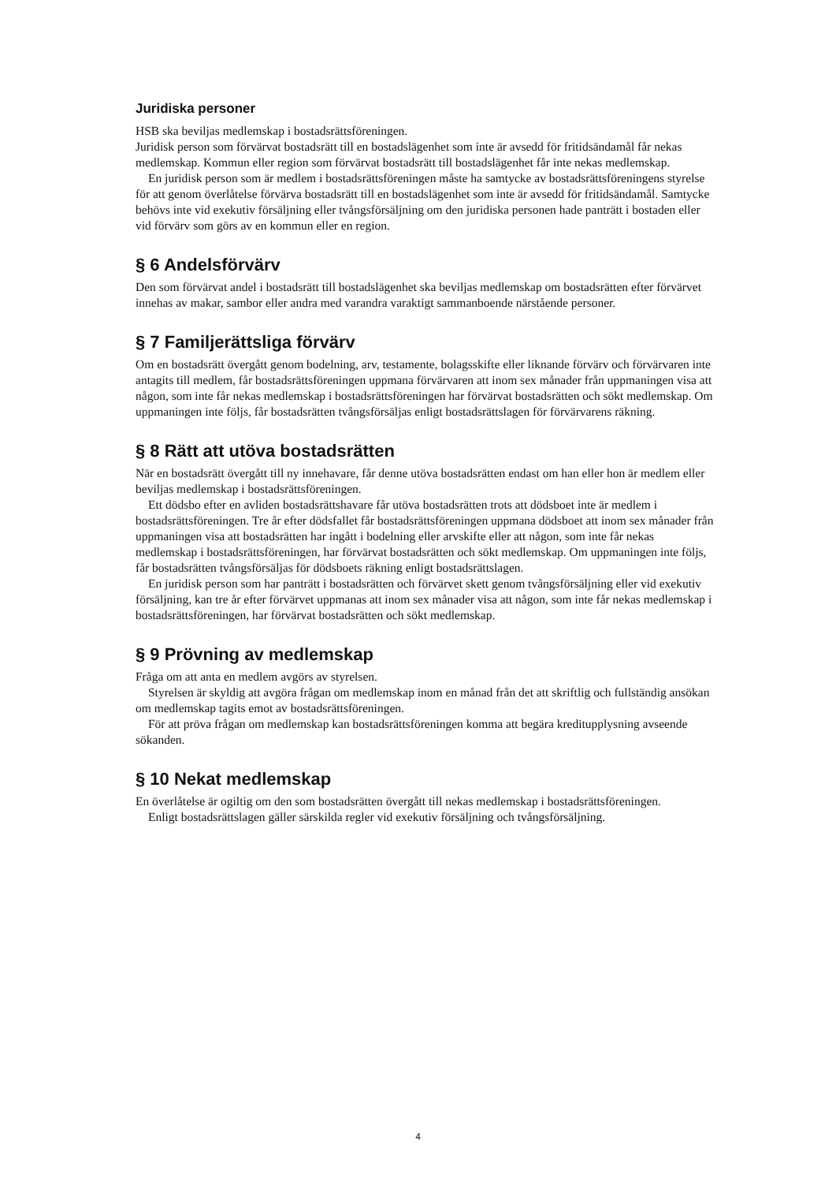Juridiska personer
HSB ska beviljas medlemskap i bostadsrättsföreningen.
Juridisk person som förvärvat bostadsrätt till en bostadslägenhet som inte är avsedd för fritidsändamål får nekas medlemskap. Kommun eller region som förvärvat bostadsrätt till bostadslägenhet får inte nekas medlemskap.
En juridisk person som är medlem i bostadsrättsföreningen måste ha samtycke av bostadsrättsföreningens styrelse för att genom överlåtelse förvärva bostadsrätt till en bostadslägenhet som inte är avsedd för fritidsändamål. Samtycke behövs inte vid exekutiv försäljning eller tvångsförsäljning om den juridiska personen hade panträtt i bostaden eller vid förvärv som görs av en kommun eller en region.
§ 6 Andelsförvärv
Den som förvärvat andel i bostadsrätt till bostadslägenhet ska beviljas medlemskap om bostadsrätten efter förvärvet innehas av makar, sambor eller andra med varandra varaktigt sammanboende närstående personer.
§ 7 Familjerättsliga förvärv
Om en bostadsrätt övergått genom bodelning, arv, testamente, bolagsskifte eller liknande förvärv och förvärvaren inte antagits till medlem, får bostadsrättsföreningen uppmana förvärvaren att inom sex månader från uppmaningen visa att någon, som inte får nekas medlemskap i bostadsrättsföreningen har förvärvat bostadsrätten och sökt medlemskap. Om uppmaningen inte följs, får bostadsrätten tvångsförsäljas enligt bostadsrättslagen för förvärvarens räkning.
§ 8 Rätt att utöva bostadsrätten
När en bostadsrätt övergått till ny innehavare, får denne utöva bostadsrätten endast om han eller hon är medlem eller beviljas medlemskap i bostadsrättsföreningen.
Ett dödsbo efter en avliden bostadsrättshavare får utöva bostadsrätten trots att dödsboet inte är medlem i bostadsrättsföreningen. Tre år efter dödsfallet får bostadsrättsföreningen uppmana dödsboet att inom sex månader från uppmaningen visa att bostadsrätten har ingått i bodelning eller arvskifte eller att någon, som inte får nekas medlemskap i bostadsrättsföreningen, har förvärvat bostadsrätten och sökt medlemskap. Om uppmaningen inte följs, får bostadsrätten tvångsförsäljas för dödsboets räkning enligt bostadsrättslagen.
En juridisk person som har panträtt i bostadsrätten och förvärvet skett genom tvångsförsäljning eller vid exekutiv försäljning, kan tre år efter förvärvet uppmanas att inom sex månader visa att någon, som inte får nekas medlemskap i bostadsrättsföreningen, har förvärvat bostadsrätten och sökt medlemskap.
§ 9 Prövning av medlemskap
Fråga om att anta en medlem avgörs av styrelsen.
Styrelsen är skyldig att avgöra frågan om medlemskap inom en månad från det att skriftlig och fullständig ansökan om medlemskap tagits emot av bostadsrättsföreningen.
För att pröva frågan om medlemskap kan bostadsrättsföreningen komma att begära kreditupplysning avseende sökanden.
§ 10 Nekat medlemskap
En överlåtelse är ogiltig om den som bostadsrätten övergått till nekas medlemskap i bostadsrättsföreningen.
Enligt bostadsrättslagen gäller särskilda regler vid exekutiv försäljning och tvångsförsäljning.
4